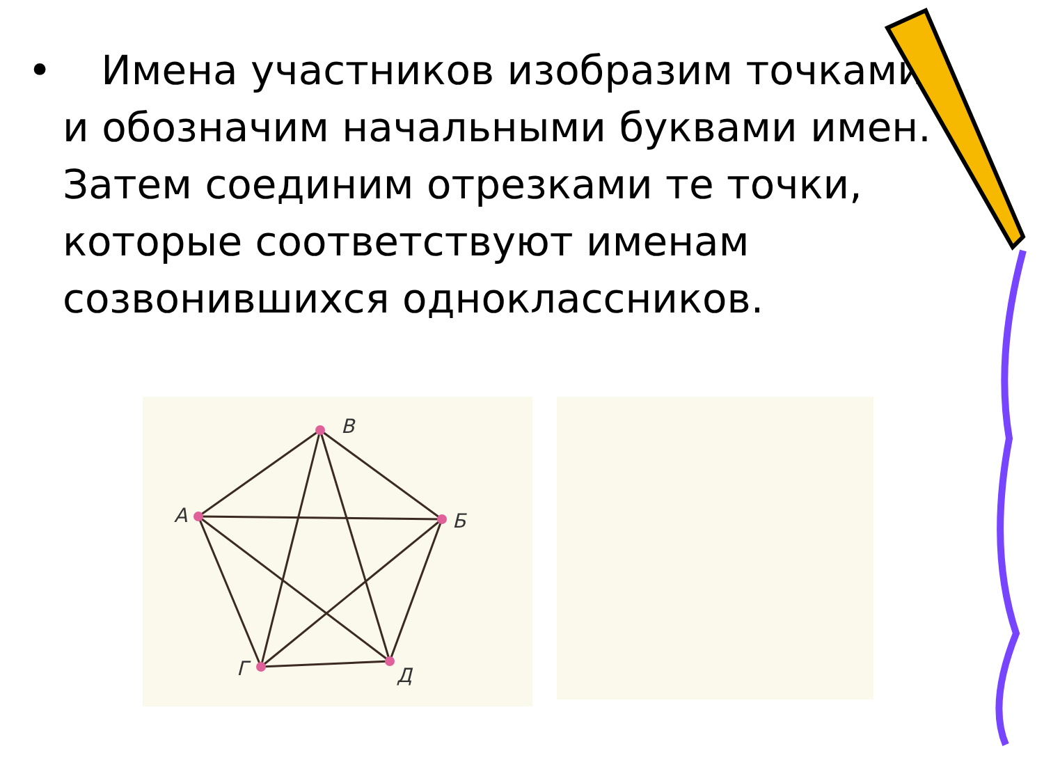• Имена участников изобразим точками и обозначим начальными буквами имен. Затем соединим отрезками те точки, которые соответствуют именам созвонившихся одноклассников.
В
А
Б
Г
Д